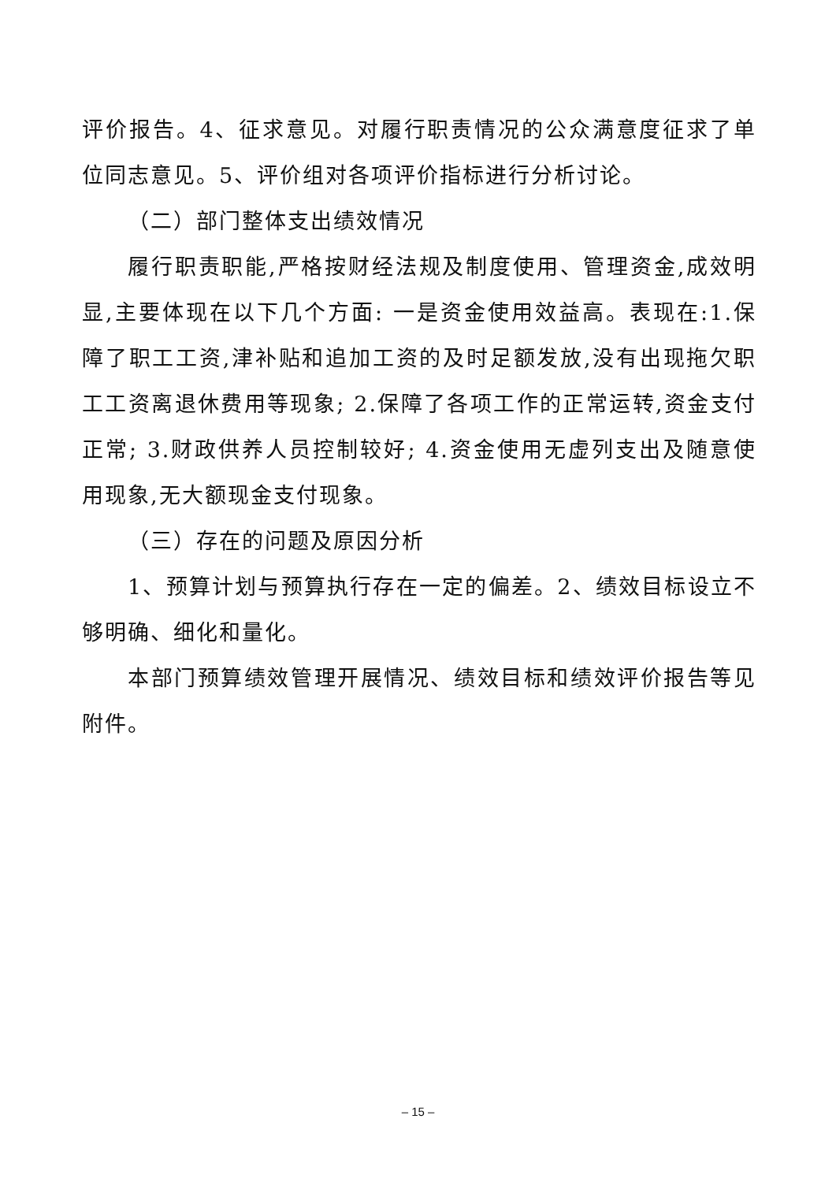评价报告。4、征求意见。对履行职责情况的公众满意度征求了单位同志意见。5、评价组对各项评价指标进行分析讨论。
（二）部门整体支出绩效情况
履行职责职能,严格按财经法规及制度使用、管理资金,成效明显,主要体现在以下几个方面: 一是资金使用效益高。表现在:1.保障了职工工资,津补贴和追加工资的及时足额发放,没有出现拖欠职工工资离退休费用等现象; 2.保障了各项工作的正常运转,资金支付正常; 3.财政供养人员控制较好; 4.资金使用无虚列支出及随意使用现象,无大额现金支付现象。
（三）存在的问题及原因分析
1、预算计划与预算执行存在一定的偏差。2、绩效目标设立不够明确、细化和量化。
本部门预算绩效管理开展情况、绩效目标和绩效评价报告等见附件。
– 15 –